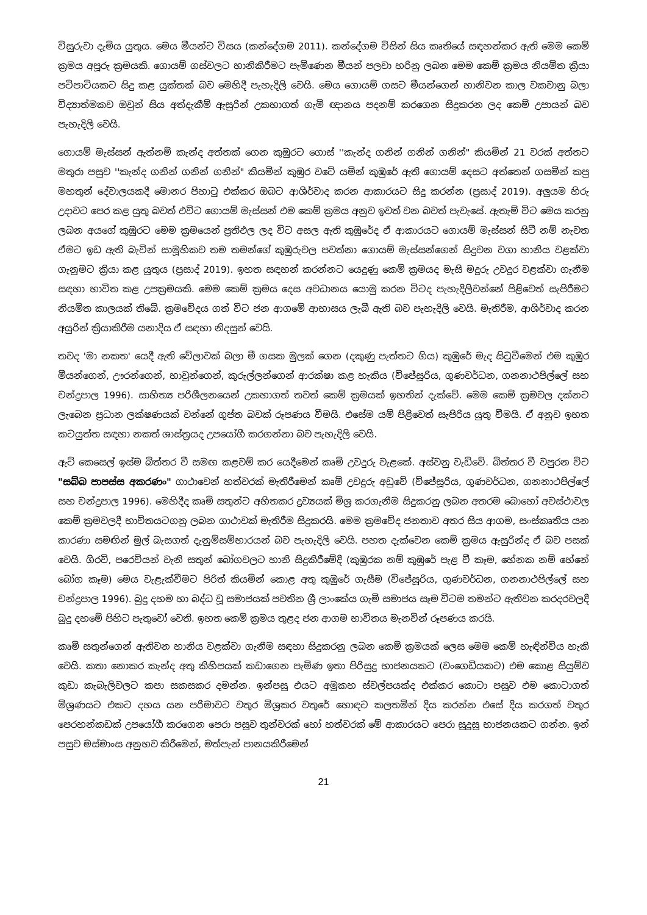විසුරුවා දැමිය යුතුය. මෙය මීයන්ට විසය (කන්දේගම 2011). කන්දේගම විසින් සිය කෘතියේ සඳහන්කර ඇති මෙම කෙම් ක්‍රමය අපූරු ක්‍රමයකි. ගොයම් ගස්වලට හානිකිරීමට පැමිණෙන මීයන් පලවා හරිනු ලබන මෙම කෙම් ක්‍රමය නියමිත ක්‍රියා පටිපාටියකට සිදු කළ යුක්තක් බව මෙහිදී පැහැදිලි වෙයි. මෙය ගොයම් ගසට මීයන්ගෙන් හානිවන කාල වකවානු බලා විද්‍යාත්මකව ඔවුන් සිය අත්දැකීම් ඇසුරින් උකහාගත් ගැමි ඥානය පදනම් කරගෙන සිදුකරන ලද කෙම් උපායන් බව පැහැදිලි වෙයි.
ගොයම් මැස්සන් ඇත්නම් කැන්ද අත්තක් ගෙන කුඹුරට ගොස් ''කැන්ද ගනින් ගනින් ගනින්" කියමින් 21 වරක් අත්තට මතුරා පසුව ''කැන්ද ගනින් ගනින් ගනින්" කියමින් කුඹුර වටේ යමින් කුඹුරේ ඇති ගොයම් දෙසට අත්තෙන් ගසමින් කපු මහතුන් දේවාලයකදී මොනර පිහාටු එක්කර ඔබට ආශිර්වාද කරන ආකාරයට සිදු කරන්න (ප්‍රසාද් 2019). අලුයම හිරු උදාවට පෙර කළ යුතු බවත් එවිට ගොයම් මැස්සන් එම කෙම් ක්‍රමය අනුව ඉවත් වන බවත් පැවැසේ. ඇතැම් විට මෙය කරනු ලබන අයගේ කුඹුරට මෙම ක්‍රමයෙන් ප්‍රතිඵල ලද විට අසල ඇති කුඹුරේද ඒ ආකාරයට ගොයම් මැස්සන් සිටී නම් නැවත ඒමට ඉඩ ඇති බැවින් සාමූහිකව තම තමන්ගේ කුඹුරුවල පවත්නා ගොයම් මැස්සන්ගෙන් සිදුවන වගා හානිය වළක්වා ගැනුමට ක්‍රියා කළ යුතුය (ප්‍රසාද් 2019). ඉහත සඳහන් කරන්නට යෙදුණු කෙම් ක්‍රමයද මැසි මදුරු උවදුර වළක්වා ගැනීම සඳහා භාවිත කළ උපක්‍රමයකි. මෙම කෙම් ක්‍රමය දෙස අවධානය යොමු කරන විටද පැහැදිලිවන්නේ පිළිවෙත් සැපිරීමට නියමිත කාලයක් තිබේ. ක්‍රමවේදය ගත් විට ජන ආගමේ ආභාසය ලැබී ඇති බව පැහැදිලි වෙයි. මැතිරීම, ආශිර්වාද කරන අයුරින් ක්‍රියාකිරීම යනාදිය ඒ සඳහා නිදසුන් වෙයි.
තවද 'මා නකත' යෙදී ඇති වේලාවක් බලා මී ගසක මුලක් ගෙන (දකුණු පැත්තට ගිය) කුඹුරේ මැද සිටුවීමෙන් එම කුඹුර මීයන්ගෙන්, ඌරන්ගෙන්, හාවුන්ගෙන්, කුරුල්ලන්ගෙන් ආරක්ෂා කළ හැකිය (විජේසූරිය, ගුණවර්ධන, ගනනාථපිල්ලේ සහ චන්ද්‍රපාල 1996). සාහිත්‍ය පරිශීලනයෙන් උකහාගත් තවත් කෙම් ක්‍රමයක් ඉහතින් දැක්වේ. මෙම කෙම් ක්‍රමවල දක්නට ලැබෙන ප්‍රධාන ලක්ෂණයක් වන්නේ ගුප්ත බවක් රූපණය වීමයි. එසේම යම් පිළිවෙත් සැපිරිය යුතු වීමයි. ඒ අනුව ඉහත කටයුත්ත සඳහා නකත් ශාස්ත්‍රයද උපයෝගී කරගන්නා බව පැහැදිලි වෙයි.
ඇට් කෙසෙල් ඉස්ම බිත්තර වී සමඟ කළවම් කර යෙදීමෙන් කෘමි උවදුරු වැළකේ. අස්වනු වැඩිවේ. බිත්තර වී වපුරන විට "සබ්බ පාපස්ස අකරණං" ගාථාවෙන් හත්වරක් මැතිරීමෙන් කෘමි උවදුරු අඩුවේ (විජේසූරිය, ගුණවර්ධන, ගනනාථපිල්ලේ සහ චන්ද්‍රපාල 1996). මෙහිදීද කෘමි සතුන්ට අහිතකර ද්‍රව්‍යයක් මිශ්‍ර කරගැනීම සිදුකරනු ලබන අතරම බොහෝ අවස්ථාවල කෙම් ක්‍රමවලදී භාවිතයටගනු ලබන ගාථාවක් මැතිරීම සිදුකරයි. මෙම ක්‍රමවේද ජනතාව අතර සිය ආගම, සංස්කෘතිය යන කාරණා සමඟින් මුල් බැසගත් දැනුම්සම්භාරයන් බව පැහැදිලි වෙයි. පහත දැක්වෙන කෙම් ක්‍රමය ඇසුරින්ද ඒ බව පසක් වෙයි. ගිරවි, පරෙවියන් වැනි සතුන් බෝගවලට හානි සිදුකිරීමේදී (කුඹුරක නම් කුඹුරේ පැළ වී කෑම, හේනක නම් හේනේ බෝග කෑම) මෙය වැළැක්වීමට පිරිත් කියමින් කොළ අතු කුඹුරේ ගැසීම (විජේසූරිය, ගුණවර්ධන, ගනනාථපිල්ලේ සහ චන්ද්‍රපාල 1996). බුදු දහම හා බද්ධ වූ සමාජයක් පවතින ශ්‍රී ලාංකේය ගැමි සමාජය සෑම විටම තමන්ට ඇතිවන කරදරවලදී බුදු දහමේ පිහිට පැතුවෝ වෙති. ඉහත කෙම් ක්‍රමය තුළද ජන ආගම භාවිතය මැනවින් රූපණය කරයි.
කෘමි සතුන්ගෙන් ඇතිවන හානිය වළක්වා ගැනීම සඳහා සිදුකරනු ලබන කෙම් ක්‍රමයක් ලෙස මෙම කෙම් හැඳින්විය හැකි වෙයි. කතා නොකර කැන්ද අතු කිහිපයක් කඩාගෙන පැමිණ ඉතා පිරිසුදු භාජනයකට (වංගෙඩියකට) එම කොළ සියුම්ව කුඩා කැබැලිවලට කපා සකසකර දමන්න. ඉන්පසු එයට අමුකහ ස්වල්පයක්ද එක්කර කොටා පසුව එම කොටාගත් මිශ්‍රණයට එකට දහය යන පරිමාවට වතුර මිශ්‍රකර වතුරේ හොඳට කලතමින් දිය කරන්න එසේ දිය කරගත් වතුර පෙරහන්කඩක් උපයෝගී කරගෙන පෙරා පසුව තුන්වරක් හෝ හත්වරක් මේ ආකාරයට පෙරා සුදුසු භාජනයකට ගන්න. ඉන් පසුව මස්මාංස අනුභව කිරීමෙන්, මත්පැන් පානයකිරීමෙන්
21